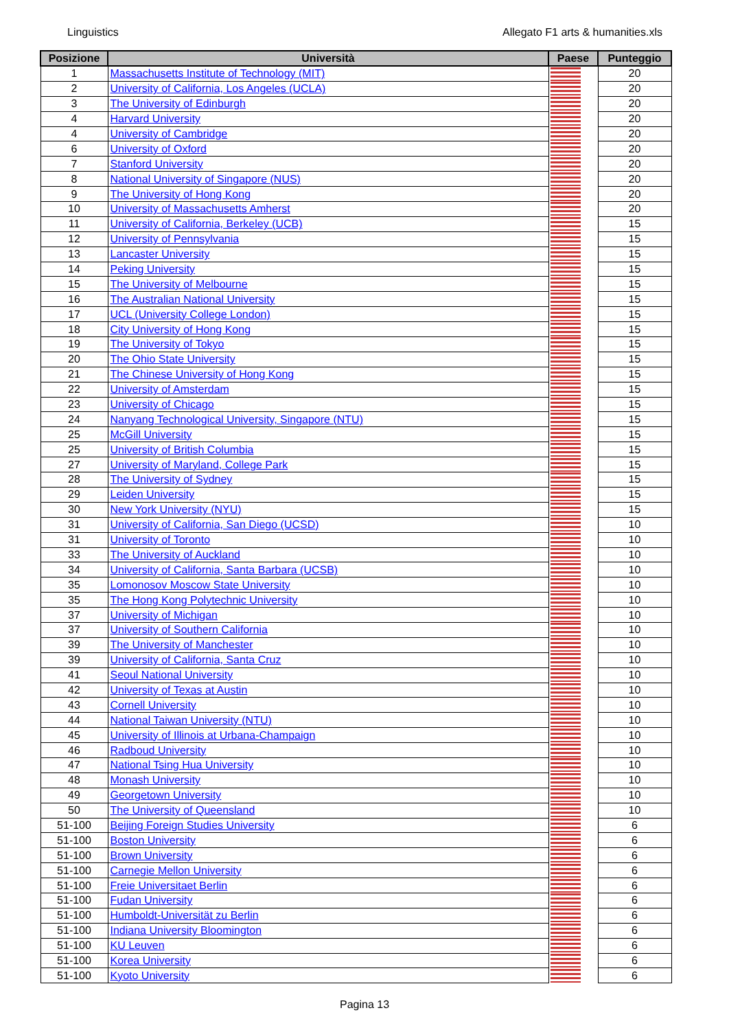Linguistics Allegato F1 arts & humanities.xls
| Posizione | Università | Paese | Punteggio |
| --- | --- | --- | --- |
| 1 | Massachusetts Institute of Technology (MIT) | | 20 |
| 2 | University of California, Los Angeles (UCLA) | | 20 |
| 3 | The University of Edinburgh | | 20 |
| 4 | Harvard University | | 20 |
| 4 | University of Cambridge | | 20 |
| 6 | University of Oxford | | 20 |
| 7 | Stanford University | | 20 |
| 8 | National University of Singapore (NUS) | | 20 |
| 9 | The University of Hong Kong | | 20 |
| 10 | University of Massachusetts Amherst | | 20 |
| 11 | University of California, Berkeley (UCB) | | 15 |
| 12 | University of Pennsylvania | | 15 |
| 13 | Lancaster University | | 15 |
| 14 | Peking University | | 15 |
| 15 | The University of Melbourne | | 15 |
| 16 | The Australian National University | | 15 |
| 17 | UCL (University College London) | | 15 |
| 18 | City University of Hong Kong | | 15 |
| 19 | The University of Tokyo | | 15 |
| 20 | The Ohio State University | | 15 |
| 21 | The Chinese University of Hong Kong | | 15 |
| 22 | University of Amsterdam | | 15 |
| 23 | University of Chicago | | 15 |
| 24 | Nanyang Technological University, Singapore (NTU) | | 15 |
| 25 | McGill University | | 15 |
| 25 | University of British Columbia | | 15 |
| 27 | University of Maryland, College Park | | 15 |
| 28 | The University of Sydney | | 15 |
| 29 | Leiden University | | 15 |
| 30 | New York University (NYU) | | 15 |
| 31 | University of California, San Diego (UCSD) | | 10 |
| 31 | University of Toronto | | 10 |
| 33 | The University of Auckland | | 10 |
| 34 | University of California, Santa Barbara (UCSB) | | 10 |
| 35 | Lomonosov Moscow State University | | 10 |
| 35 | The Hong Kong Polytechnic University | | 10 |
| 37 | University of Michigan | | 10 |
| 37 | University of Southern California | | 10 |
| 39 | The University of Manchester | | 10 |
| 39 | University of California, Santa Cruz | | 10 |
| 41 | Seoul National University | | 10 |
| 42 | University of Texas at Austin | | 10 |
| 43 | Cornell University | | 10 |
| 44 | National Taiwan University (NTU) | | 10 |
| 45 | University of Illinois at Urbana-Champaign | | 10 |
| 46 | Radboud University | | 10 |
| 47 | National Tsing Hua University | | 10 |
| 48 | Monash University | | 10 |
| 49 | Georgetown University | | 10 |
| 50 | The University of Queensland | | 10 |
| 51-100 | Beijing Foreign Studies University | | 6 |
| 51-100 | Boston University | | 6 |
| 51-100 | Brown University | | 6 |
| 51-100 | Carnegie Mellon University | | 6 |
| 51-100 | Freie Universitaet Berlin | | 6 |
| 51-100 | Fudan University | | 6 |
| 51-100 | Humboldt-Universität zu Berlin | | 6 |
| 51-100 | Indiana University Bloomington | | 6 |
| 51-100 | KU Leuven | | 6 |
| 51-100 | Korea University | | 6 |
| 51-100 | Kyoto University | | 6 |
Pagina 13